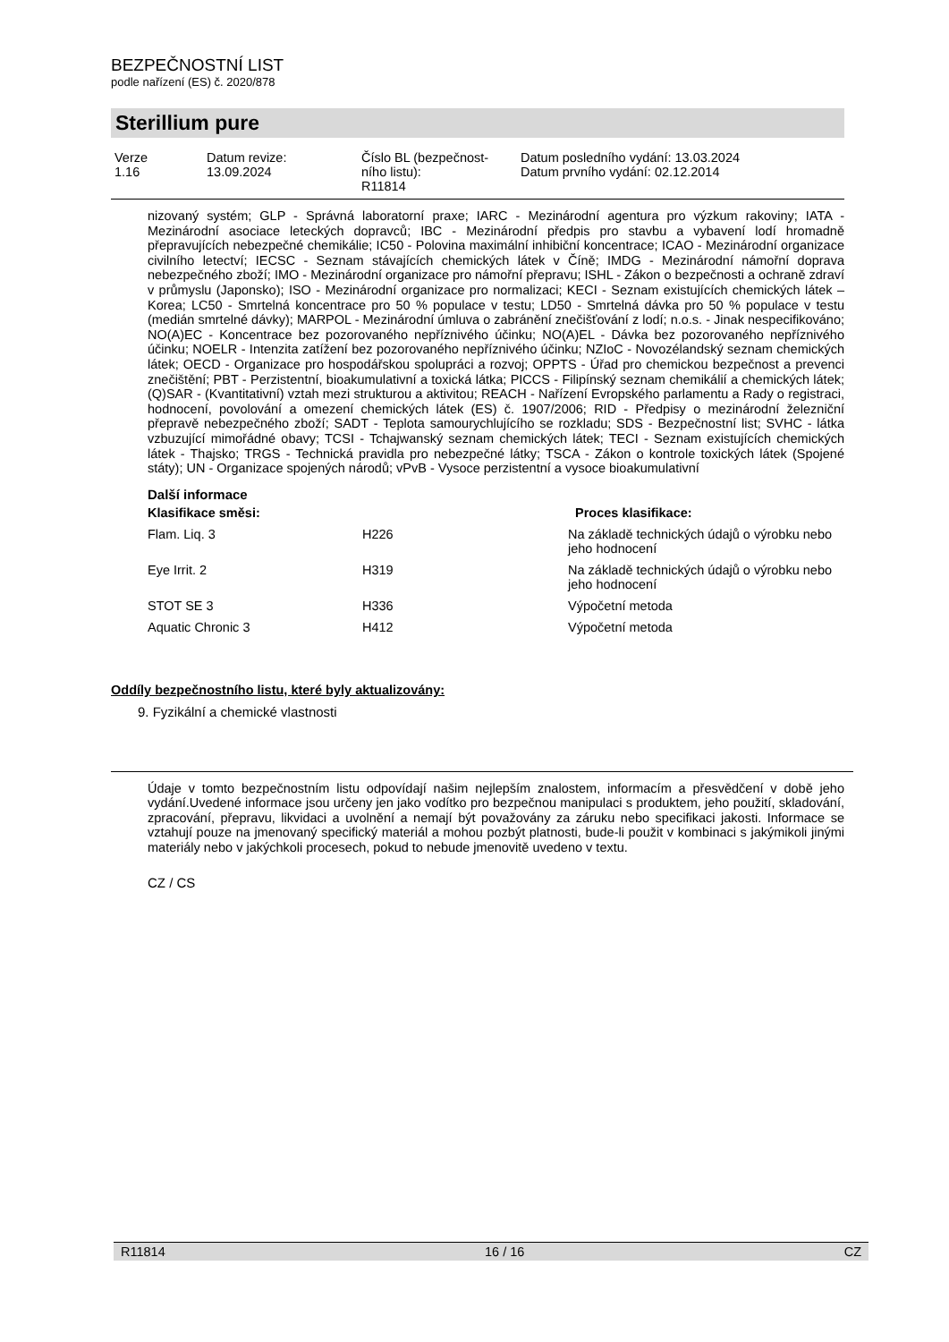BEZPEČNOSTNÍ LIST
podle nařízení (ES) č. 2020/878
Sterillium pure
| Verze 1.16 | Datum revize: 13.09.2024 | Číslo BL (bezpečnost- ního listu): R11814 | Datum posledního vydání: 13.03.2024 Datum prvního vydání: 02.12.2014 |
nizovaný systém; GLP - Správná laboratorní praxe; IARC - Mezinárodní agentura pro výzkum rakoviny; IATA - Mezinárodní asociace leteckých dopravců; IBC - Mezinárodní předpis pro stavbu a vybavení lodí hromadně přepravujících nebezpečné chemikálie; IC50 - Polovina maximální inhibiční koncentrace; ICAO - Mezinárodní organizace civilního letectví; IECSC - Seznam stávajících chemických látek v Číně; IMDG - Mezinárodní námořní doprava nebezpečného zboží; IMO - Mezinárodní organizace pro námořní přepravu; ISHL - Zákon o bezpečnosti a ochraně zdraví v průmyslu (Japonsko); ISO - Mezinárodní organizace pro normalizaci; KECI - Seznam existujících chemických látek – Korea; LC50 - Smrtelná koncentrace pro 50 % populace v testu; LD50 - Smrtelná dávka pro 50 % populace v testu (medián smrtelné dávky); MARPOL - Mezinárodní úmluva o zabránění znečišťování z lodí; n.o.s. - Jinak nespecifikováno; NO(A)EC - Koncentrace bez pozorovaného nepříznivého účinku; NO(A)EL - Dávka bez pozorovaného nepříznivého účinku; NOELR - Intenzita zatížení bez pozorovaného nepříznivého účinku; NZIoC - Novozélandský seznam chemických látek; OECD - Organizace pro hospodářskou spolupráci a rozvoj; OPPTS - Úřad pro chemickou bezpečnost a prevenci znečištění; PBT - Perzistentní, bioakumulativní a toxická látka; PICCS - Filipínský seznam chemikálií a chemických látek; (Q)SAR - (Kvantitativní) vztah mezi strukturou a aktivitou; REACH - Nařízení Evropského parlamentu a Rady o registraci, hodnocení, povolování a omezení chemických látek (ES) č. 1907/2006; RID - Předpisy o mezinárodní železniční přepravě nebezpečného zboží; SADT - Teplota samourychlujícího se rozkladu; SDS - Bezpečnostní list; SVHC - látka vzbuzující mimořádné obavy; TCSI - Tchajwanský seznam chemických látek; TECI - Seznam existujících chemických látek - Thajsko; TRGS - Technická pravidla pro nebezpečné látky; TSCA - Zákon o kontrole toxických látek (Spojené státy); UN - Organizace spojených národů; vPvB - Vysoce perzistentní a vysoce bioakumulativní
Další informace
| Klasifikace směsi: | | Proces klasifikace: |
| --- | --- | --- |
| Flam. Liq. 3 | H226 | Na základě technických údajů o výrobku nebo jeho hodnocení |
| Eye Irrit. 2 | H319 | Na základě technických údajů o výrobku nebo jeho hodnocení |
| STOT SE 3 | H336 | Výpočetní metoda |
| Aquatic Chronic 3 | H412 | Výpočetní metoda |
Oddíly bezpečnostního listu, které byly aktualizovány:
9. Fyzikální a chemické vlastnosti
Údaje v tomto bezpečnostním listu odpovídají našim nejlepším znalostem, informacím a přesvědčení v době jeho vydání.Uvedené informace jsou určeny jen jako vodítko pro bezpečnou manipulaci s produktem, jeho použití, skladování, zpracování, přepravu, likvidaci a uvolnění a nemají být považovány za záruku nebo specifikaci jakosti. Informace se vztahují pouze na jmenovaný specifický materiál a mohou pozbýt platnosti, bude-li použit v kombinaci s jakýmikoli jinými materiály nebo v jakýchkoli procesech, pokud to nebude jmenovitě uvedeno v textu.
CZ / CS
R11814 16 / 16 CZ